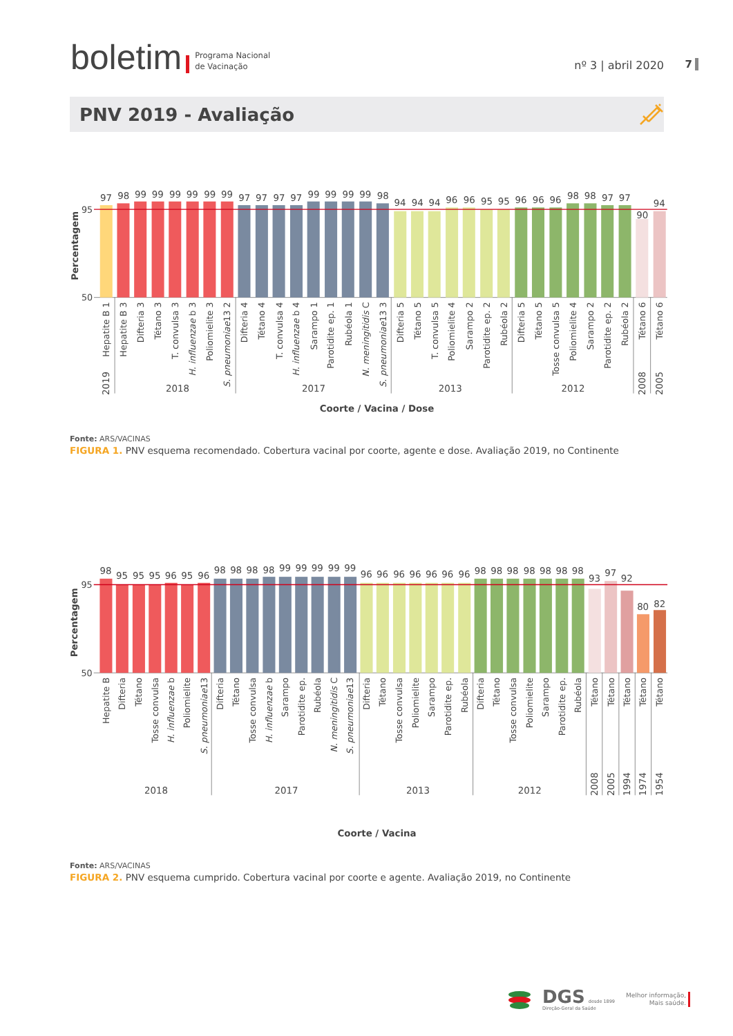boletim Programa Nacional
de Vacinação nº 3 | abril 2020
7
PNV 2019 - Avaliação
Percentagem
95
50
97
98
99
99
99
99
99
99
97
97
97
97
99
99
99
99
98
94
94
94
96
96
95
95
96
96
96
98
98
97
97
90
94
Hepatite B 1
Hepatite B 3
Difteria 3
Tétano 3
T. convulsa 3
H. influenzae b 3
Poliomielite 3
S. pneumoniae13 2
Difteria 4
Tétano 4
T. convulsa 4
H. influenzae b 4
Sarampo 1
Parotidite ep. 1
Rubéola 1
N. meningitidis C
S. pneumoniae13 3
Difteria 5
Tétano 5
T. convulsa 5
Poliomielite 4
Sarampo 2
Parotidite ep. 2
Rubéola 2
Difteria 5
Tétano 5
Tosse convulsa 5
Poliomielite 4
Sarampo 2
Parotidite ep. 2
Rubéola 2
Tétano 6
Tétano 6
2019
2018
2017
2013
2012
2008
2005
Coorte / Vacina / Dose
Fonte: ARS/VACINAS
FIGURA 1. PNV esquema recomendado. Cobertura vacinal por coorte, agente e dose. Avaliação 2019, no Continente
Percentagem
95
50
98
95
95
95
96
95
96
98
98
98
98
99
99
99
99
99
96
96
96
96
96
96
96
98
98
98
98
98
98
98
93
97
92
80
82
Hepatite B
Difteria
Tétano
Tosse convulsa
H. influenzae b
Poliomielite
S. pneumoniae13
Difteria
Tétano
Tosse convulsa
H. influenzae b
Sarampo
Parotidite ep.
Rubéola
N. meningitidis C
S. pneumoniae13
Difteria
Tétano
Tosse convulsa
Poliomielite
Sarampo
Parotidite ep.
Rubéola
Difteria
Tétano
Tosse convulsa
Poliomielite
Sarampo
Parotidite ep.
Rubéola
Tétano
Tétano
Tétano
Tétano
Tétano
2018
2017
2013
2012
2008
2005
1994
1974
1954
Coorte / Vacina
Fonte: ARS/VACINAS
FIGURA 2. PNV esquema cumprido. Cobertura vacinal por coorte e agente. Avaliação 2019, no Continente
DGS desde 1899
Direção-Geral da Saúde
Melhor informação,
Mais saúde.